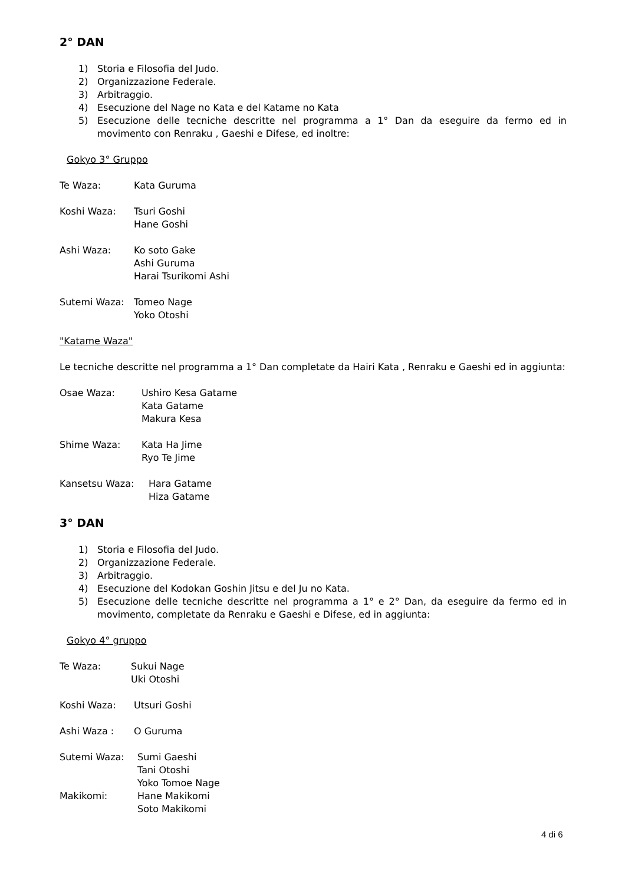2° DAN
1) Storia e Filosofia del Judo.
2) Organizzazione Federale.
3) Arbitraggio.
4) Esecuzione del Nage no Kata e del Katame no Kata
5) Esecuzione delle tecniche descritte nel programma a 1° Dan da eseguire da fermo ed in movimento con Renraku , Gaeshi e Difese, ed inoltre:
Gokyo 3° Gruppo
Te Waza: Kata Guruma
Koshi Waza: Tsuri Goshi
Hane Goshi
Ashi Waza: Ko soto Gake
Ashi Guruma
Harai Tsurikomi Ashi
Sutemi Waza: Tomeo Nage
Yoko Otoshi
"Katame Waza"
Le tecniche descritte nel programma a 1° Dan completate da Hairi Kata , Renraku e Gaeshi ed in aggiunta:
Osae Waza: Ushiro Kesa Gatame
Kata Gatame
Makura Kesa
Shime Waza: Kata Ha Jime
Ryo Te Jime
Kansetsu Waza: Hara Gatame
Hiza Gatame
3° DAN
1) Storia e Filosofia del Judo.
2) Organizzazione Federale.
3) Arbitraggio.
4) Esecuzione del Kodokan Goshin Jitsu e del Ju no Kata.
5) Esecuzione delle tecniche descritte nel programma a 1° e 2° Dan, da eseguire da fermo ed in movimento, completate da Renraku e Gaeshi e Difese, ed in aggiunta:
Gokyo 4° gruppo
Te Waza: Sukui Nage
Uki Otoshi
Koshi Waza: Utsuri Goshi
Ashi Waza : O Guruma
Sutemi Waza: Sumi Gaeshi
Tani Otoshi
Yoko Tomoe Nage
Makikomi: Hane Makikomi
Soto Makikomi
4 di 6